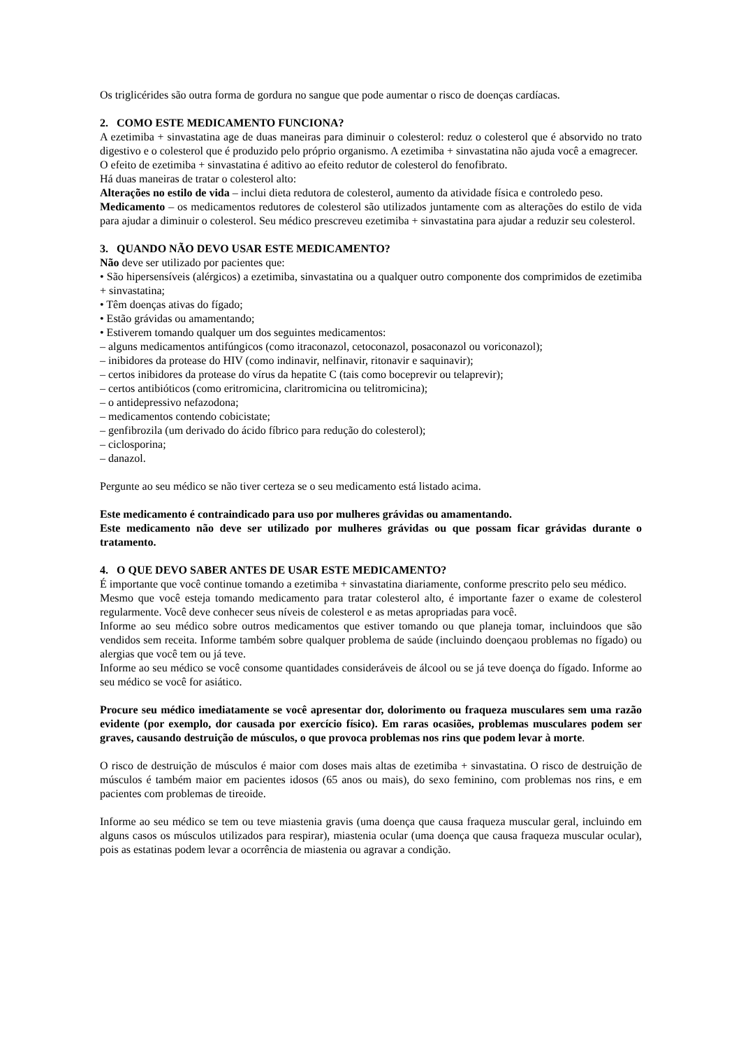Os triglicérides são outra forma de gordura no sangue que pode aumentar o risco de doenças cardíacas.
2. COMO ESTE MEDICAMENTO FUNCIONA?
A ezetimiba + sinvastatina age de duas maneiras para diminuir o colesterol: reduz o colesterol que é absorvido no trato digestivo e o colesterol que é produzido pelo próprio organismo. A ezetimiba + sinvastatina não ajuda você a emagrecer.
O efeito de ezetimiba + sinvastatina é aditivo ao efeito redutor de colesterol do fenofibrato.
Há duas maneiras de tratar o colesterol alto:
Alterações no estilo de vida – inclui dieta redutora de colesterol, aumento da atividade física e controledo peso.
Medicamento – os medicamentos redutores de colesterol são utilizados juntamente com as alterações do estilo de vida para ajudar a diminuir o colesterol. Seu médico prescreveu ezetimiba + sinvastatina para ajudar a reduzir seu colesterol.
3. QUANDO NÃO DEVO USAR ESTE MEDICAMENTO?
Não deve ser utilizado por pacientes que:
• São hipersensíveis (alérgicos) a ezetimiba, sinvastatina ou a qualquer outro componente dos comprimidos de ezetimiba + sinvastatina;
• Têm doenças ativas do fígado;
• Estão grávidas ou amamentando;
• Estiverem tomando qualquer um dos seguintes medicamentos:
– alguns medicamentos antifúngicos (como itraconazol, cetoconazol, posaconazol ou voriconazol);
– inibidores da protease do HIV (como indinavir, nelfinavir, ritonavir e saquinavir);
– certos inibidores da protease do vírus da hepatite C (tais como boceprevir ou telaprevir);
– certos antibióticos (como eritromicina, claritromicina ou telitromicina);
– o antidepressivo nefazodona;
– medicamentos contendo cobicistate;
– genfibrozila (um derivado do ácido fíbrico para redução do colesterol);
– ciclosporina;
– danazol.
Pergunte ao seu médico se não tiver certeza se o seu medicamento está listado acima.
Este medicamento é contraindicado para uso por mulheres grávidas ou amamentando.
Este medicamento não deve ser utilizado por mulheres grávidas ou que possam ficar grávidas durante o tratamento.
4. O QUE DEVO SABER ANTES DE USAR ESTE MEDICAMENTO?
É importante que você continue tomando a ezetimiba + sinvastatina diariamente, conforme prescrito pelo seu médico.
Mesmo que você esteja tomando medicamento para tratar colesterol alto, é importante fazer o exame de colesterol regularmente. Você deve conhecer seus níveis de colesterol e as metas apropriadas para você.
Informe ao seu médico sobre outros medicamentos que estiver tomando ou que planeja tomar, incluindoos que são vendidos sem receita. Informe também sobre qualquer problema de saúde (incluindo doençaou problemas no fígado) ou alergias que você tem ou já teve.
Informe ao seu médico se você consome quantidades consideráveis de álcool ou se já teve doença do fígado. Informe ao seu médico se você for asiático.
Procure seu médico imediatamente se você apresentar dor, dolorimento ou fraqueza musculares sem uma razão evidente (por exemplo, dor causada por exercício físico). Em raras ocasiões, problemas musculares podem ser graves, causando destruição de músculos, o que provoca problemas nos rins que podem levar à morte.
O risco de destruição de músculos é maior com doses mais altas de ezetimiba + sinvastatina. O risco de destruição de músculos é também maior em pacientes idosos (65 anos ou mais), do sexo feminino, com problemas nos rins, e em pacientes com problemas de tireoide.
Informe ao seu médico se tem ou teve miastenia gravis (uma doença que causa fraqueza muscular geral, incluindo em alguns casos os músculos utilizados para respirar), miastenia ocular (uma doença que causa fraqueza muscular ocular), pois as estatinas podem levar a ocorrência de miastenia ou agravar a condição.